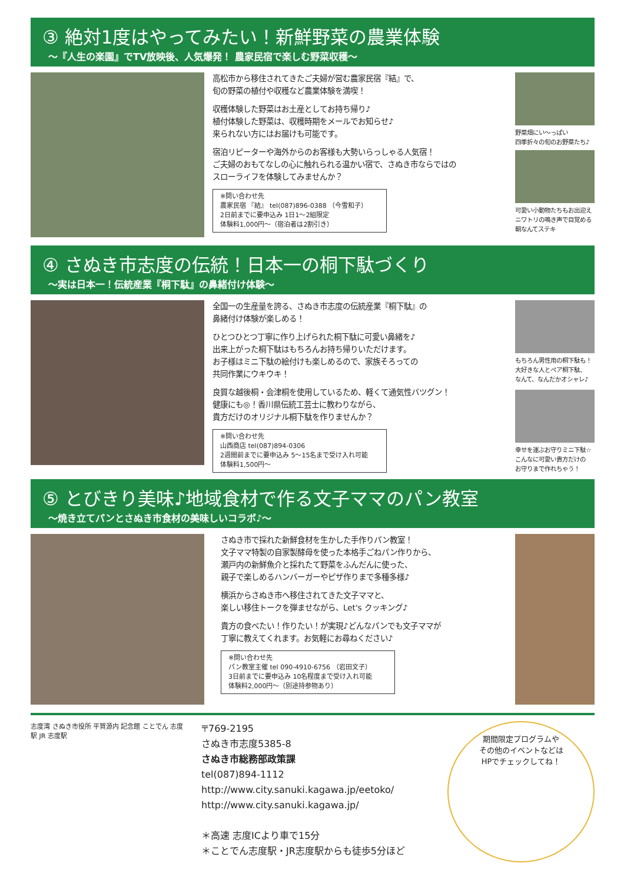③ 絶対1度はやってみたい！新鮮野菜の農業体験
～『人生の楽園』でTV放映後、人気爆発！ 農家民宿で楽しむ野菜収穫～
高松市から移住されてきたご夫婦が営む農家民宿『結』で、
旬の野菜の植付や収穫など農業体験を満喫！
収穫体験した野菜はお土産としてお持ち帰り♪
植付体験した野菜は、収穫時期をメールでお知らせ♪
来られない方にはお届けも可能です。
宿泊リピーターや海外からのお客様も大勢いらっしゃる人気宿！
ご夫婦のおもてなしの心に触れられる温かい宿で、さぬき市ならではの
スローライフを体験してみませんか？
※問い合わせ先
農家民宿 『結』 tel(087)896-0388 （今雪和子）
2日前までに要申込み 1日1～2組限定
体験料1,000円～（宿泊者は2割引き）
野菜畑にい～っぱい
四季折々の旬のお野菜たち♪
可愛い小動物たちもお出迎え
ニワトリの鳴き声で目覚める
朝なんてステキ
④ さぬき市志度の伝統！日本一の桐下駄づくり
～実は日本一！伝統産業『桐下駄』の鼻緒付け体験～
全国一の生産量を誇る、さぬき市志度の伝統産業『桐下駄』の
鼻緒付け体験が楽しめる！
ひとつひとつ丁寧に作り上げられた桐下駄に可愛い鼻緒を♪
出来上がった桐下駄はもちろんお持ち帰りいただけます。
お子様はミニ下駄の絵付けも楽しめるので、家族そろっての
共同作業にウキウキ！
良質な越後桐・会津桐を使用しているため、軽くて通気性バツグン！
健康にも◎！香川県伝統工芸士に教わりながら、
貴方だけのオリジナル桐下駄を作りませんか？
※問い合わせ先
山西商店 tel(087)894-0306
2週間前までに要申込み 5～15名まで受け入れ可能
体験料1,500円～
もちろん男性用の桐下駄も！
大好きな人とペア桐下駄、
なんて、なんだかオシャレ♪
幸せを運ぶお守りミニ下駄☆
こんなに可愛い貴方だけの
お守りまで作れちゃう！
⑤ とびきり美味♪地域食材で作る文子ママのパン教室
～焼き立てパンとさぬき市食材の美味しいコラボ♪～
さぬき市で採れた新鮮食材を生かした手作りパン教室！
文子ママ特製の自家製酵母を使った本格手ごねパン作りから、
瀬戸内の新鮮魚介と採れたて野菜をふんだんに使った、
親子で楽しめるハンバーガーやピザ作りまで多種多様♪
横浜からさぬき市へ移住されてきた文子ママと、
楽しい移住トークを弾ませながら、Let's クッキング♪
貴方の食べたい！作りたい！が実現♪どんなパンでも文子ママが
丁寧に教えてくれます。お気軽にお尋ねください♪
※問い合わせ先
パン教室主催 tel 090-4910-6756 （岩田文子）
3日前までに要申込み 10名程度まで受け入れ可能
体験料2,000円～（別途持参物あり）
志度湾 さぬき市役所 平賀源内 記念館 ことでん 志度駅 JR 志度駅
〒769-2195
さぬき市志度5385-8
さぬき市総務部政策課
tel(087)894-1112
http://www.city.sanuki.kagawa.jp/eetoko/
http://www.city.sanuki.kagawa.jp/
＊高速 志度ICより車で15分
＊ことでん志度駅・JR志度駅からも徒歩5分ほど
期間限定プログラムや
その他のイベントなどは
HPでチェックしてね！